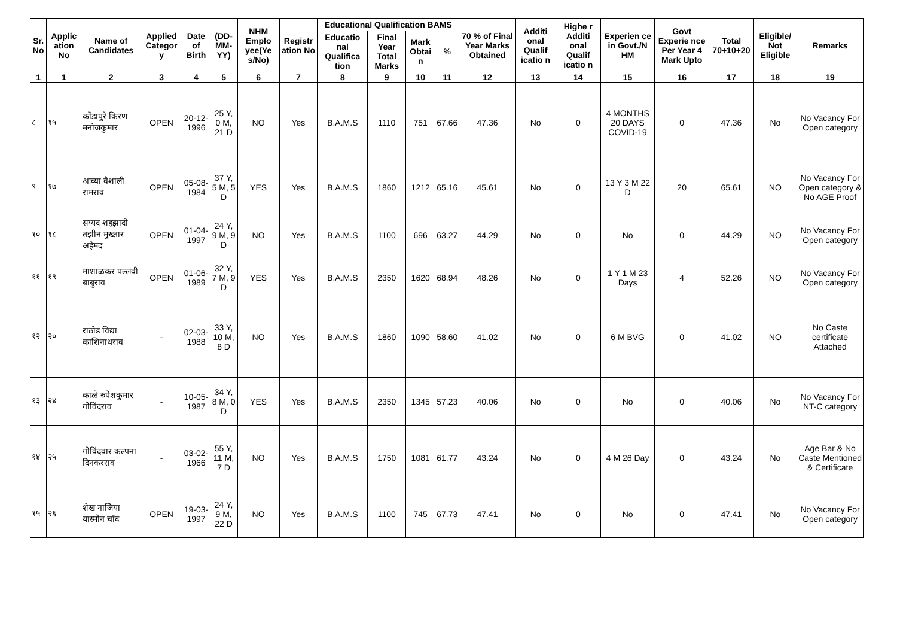| Sr. No | Applic ation No | Name of Candidates | Applied Categor y | Date of Birth | (DD-MM-YY) | NHM Emplo yee(Ye s/No) | Registr ation No | Educational Qualification BAMS | | | | 70 % of Final Year Marks Obtained | Additi onal Qualif icatio n | Highe r Additi onal Qualif icatio n | Experien ce in Govt./N HM | Govt Experie nce Per Year 4 Mark Upto | Total 70+10+20 | Eligible/ Not Eligible | Remarks |
| --- | --- | --- | --- | --- | --- | --- | --- | --- | --- | --- | --- | --- | --- | --- | --- | --- | --- | --- | --- |
| | | | | | | | | Educatio nal Qualifica tion | Final Year Total Marks | Mark Obtai n | % | | | | | | | | |
| 1 | 1 | 2 | 3 | 4 | 5 | 6 | 7 | 8 | 9 | 10 | 11 | 12 | 13 | 14 | 15 | 16 | 17 | 18 | 19 |
| ८ | १५ | कोंडापुरे किरण मनोजकुमार | OPEN | 20-12-1996 | 25 Y, 0 M, 21 D | NO | Yes | B.A.M.S | 1110 | 751 | 67.66 | 47.36 | No | 0 | 4 MONTHS 20 DAYS COVID-19 | 0 | 47.36 | No | No Vacancy For Open category |
| ९ | १७ | आव्या वैशाली रामराव | OPEN | 05-08-1984 | 37 Y, 5 M, 5 D | YES | Yes | B.A.M.S | 1860 | 1212 | 65.16 | 45.61 | No | 0 | 13 Y 3 M 22 D | 20 | 65.61 | NO | No Vacancy For Open category & No AGE Proof |
| १० | १८ | सय्यद शहझादी तझीन मुख्तार अहेमद | OPEN | 01-04-1997 | 24 Y, 9 M, 9 D | NO | Yes | B.A.M.S | 1100 | 696 | 63.27 | 44.29 | No | 0 | No | 0 | 44.29 | NO | No Vacancy For Open category |
| ११ | १९ | माशाळकर पल्लवी बाबुराव | OPEN | 01-06-1989 | 32 Y, 7 M, 9 D | YES | Yes | B.A.M.S | 2350 | 1620 | 68.94 | 48.26 | No | 0 | 1 Y 1 M 23 Days | 4 | 52.26 | NO | No Vacancy For Open category |
| १२ | २० | राठोड विद्या काशिनाथराव | - | 02-03-1988 | 33 Y, 10 M, 8 D | NO | Yes | B.A.M.S | 1860 | 1090 | 58.60 | 41.02 | No | 0 | 6 M BVG | 0 | 41.02 | NO | No Caste certificate Attached |
| १३ | २४ | काळे रुपेशकुमार गोविंदराव | - | 10-05-1987 | 34 Y, 8 M, 0 D | YES | Yes | B.A.M.S | 2350 | 1345 | 57.23 | 40.06 | No | 0 | No | 0 | 40.06 | No | No Vacancy For NT-C category |
| १४ | २५ | गोविंदवार कल्पना दिनकरराव | - | 03-02-1966 | 55 Y, 11 M, 7 D | NO | Yes | B.A.M.S | 1750 | 1081 | 61.77 | 43.24 | No | 0 | 4 M 26 Day | 0 | 43.24 | No | Age Bar & No Caste Mentioned & Certificate |
| १५ | २६ | शेख नाजिया यास्मीन चॉद | OPEN | 19-03-1997 | 24 Y, 9 M, 22 D | NO | Yes | B.A.M.S | 1100 | 745 | 67.73 | 47.41 | No | 0 | No | 0 | 47.41 | No | No Vacancy For Open category |